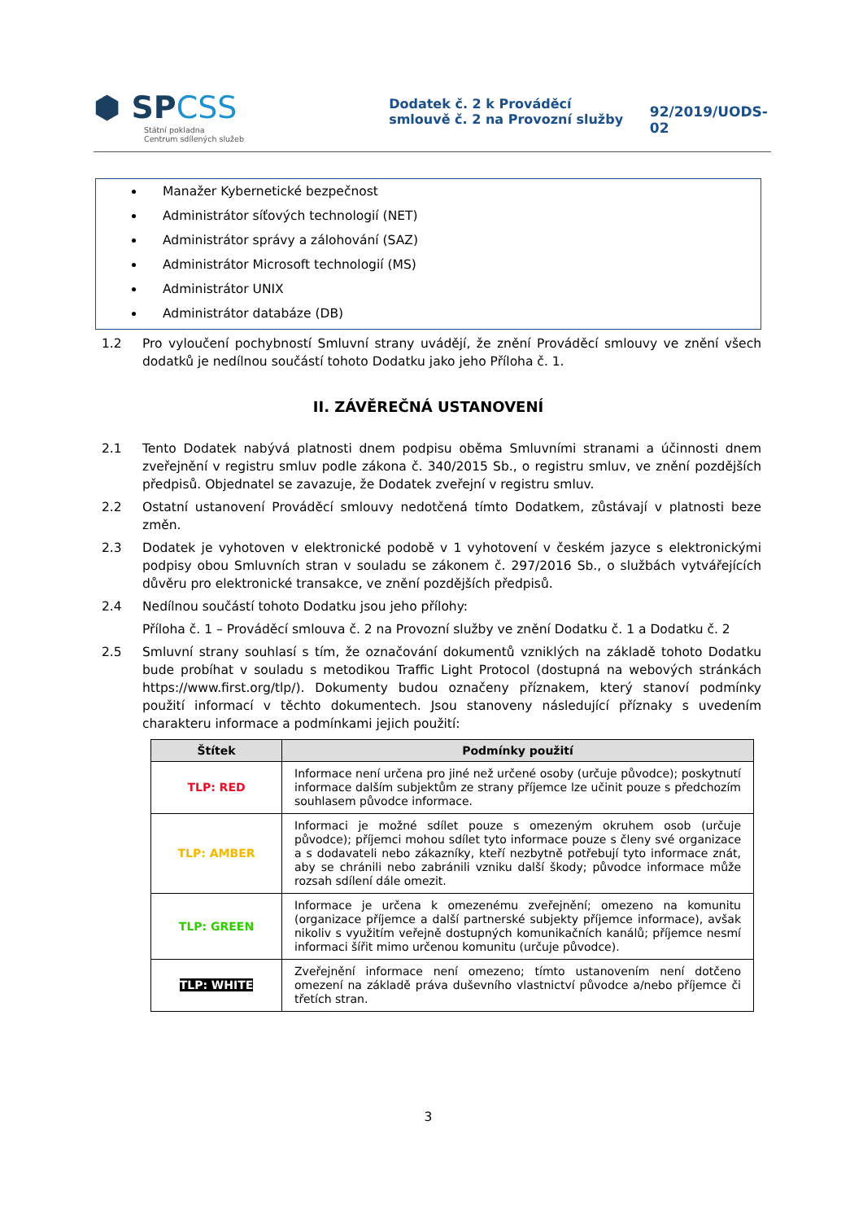⬢ SPCSS
Státní pokladna
Centrum sdílených služeb
Dodatek č. 2 k Prováděcí smlouvě č. 2 na Provozní služby
92/2019/UODS-02
Manažer Kybernetické bezpečnost
Administrátor síťových technologií (NET)
Administrátor správy a zálohování (SAZ)
Administrátor Microsoft technologií (MS)
Administrátor UNIX
Administrátor databáze (DB)
1.2 Pro vyloučení pochybností Smluvní strany uvádějí, že znění Prováděcí smlouvy ve znění všech dodatků je nedílnou součástí tohoto Dodatku jako jeho Příloha č. 1.
II. ZÁVĚREČNÁ USTANOVENÍ
2.1 Tento Dodatek nabývá platnosti dnem podpisu oběma Smluvními stranami a účinnosti dnem zveřejnění v registru smluv podle zákona č. 340/2015 Sb., o registru smluv, ve znění pozdějších předpisů. Objednatel se zavazuje, že Dodatek zveřejní v registru smluv.
2.2 Ostatní ustanovení Prováděcí smlouvy nedotčená tímto Dodatkem, zůstávají v platnosti beze změn.
2.3 Dodatek je vyhotoven v elektronické podobě v 1 vyhotovení v českém jazyce s elektronickými podpisy obou Smluvních stran v souladu se zákonem č. 297/2016 Sb., o službách vytvářejících důvěru pro elektronické transakce, ve znění pozdějších předpisů.
2.4 Nedílnou součástí tohoto Dodatku jsou jeho přílohy:
Příloha č. 1 – Prováděcí smlouva č. 2 na Provozní služby ve znění Dodatku č. 1 a Dodatku č. 2
2.5 Smluvní strany souhlasí s tím, že označování dokumentů vzniklých na základě tohoto Dodatku bude probíhat v souladu s metodikou Traffic Light Protocol (dostupná na webových stránkách https://www.first.org/tlp/). Dokumenty budou označeny příznakem, který stanoví podmínky použití informací v těchto dokumentech. Jsou stanoveny následující příznaky s uvedením charakteru informace a podmínkami jejich použití:
| Štítek | Podmínky použití |
| --- | --- |
| TLP: RED | Informace není určena pro jiné než určené osoby (určuje původce); poskytnutí informace dalším subjektům ze strany příjemce lze učinit pouze s předchozím souhlasem původce informace. |
| TLP: AMBER | Informaci je možné sdílet pouze s omezeným okruhem osob (určuje původce); příjemci mohou sdílet tyto informace pouze s členy své organizace a s dodavateli nebo zákazníky, kteří nezbytně potřebují tyto informace znát, aby se chránili nebo zabránili vzniku další škody; původce informace může rozsah sdílení dále omezit. |
| TLP: GREEN | Informace je určena k omezenému zveřejnění; omezeno na komunitu (organizace příjemce a další partnerské subjekty příjemce informace), avšak nikoliv s využitím veřejně dostupných komunikačních kanálů; příjemce nesmí informaci šířit mimo určenou komunitu (určuje původce). |
| TLP: WHITE | Zveřejnění informace není omezeno; tímto ustanovením není dotčeno omezení na základě práva duševního vlastnictví původce a/nebo příjemce či třetích stran. |
3